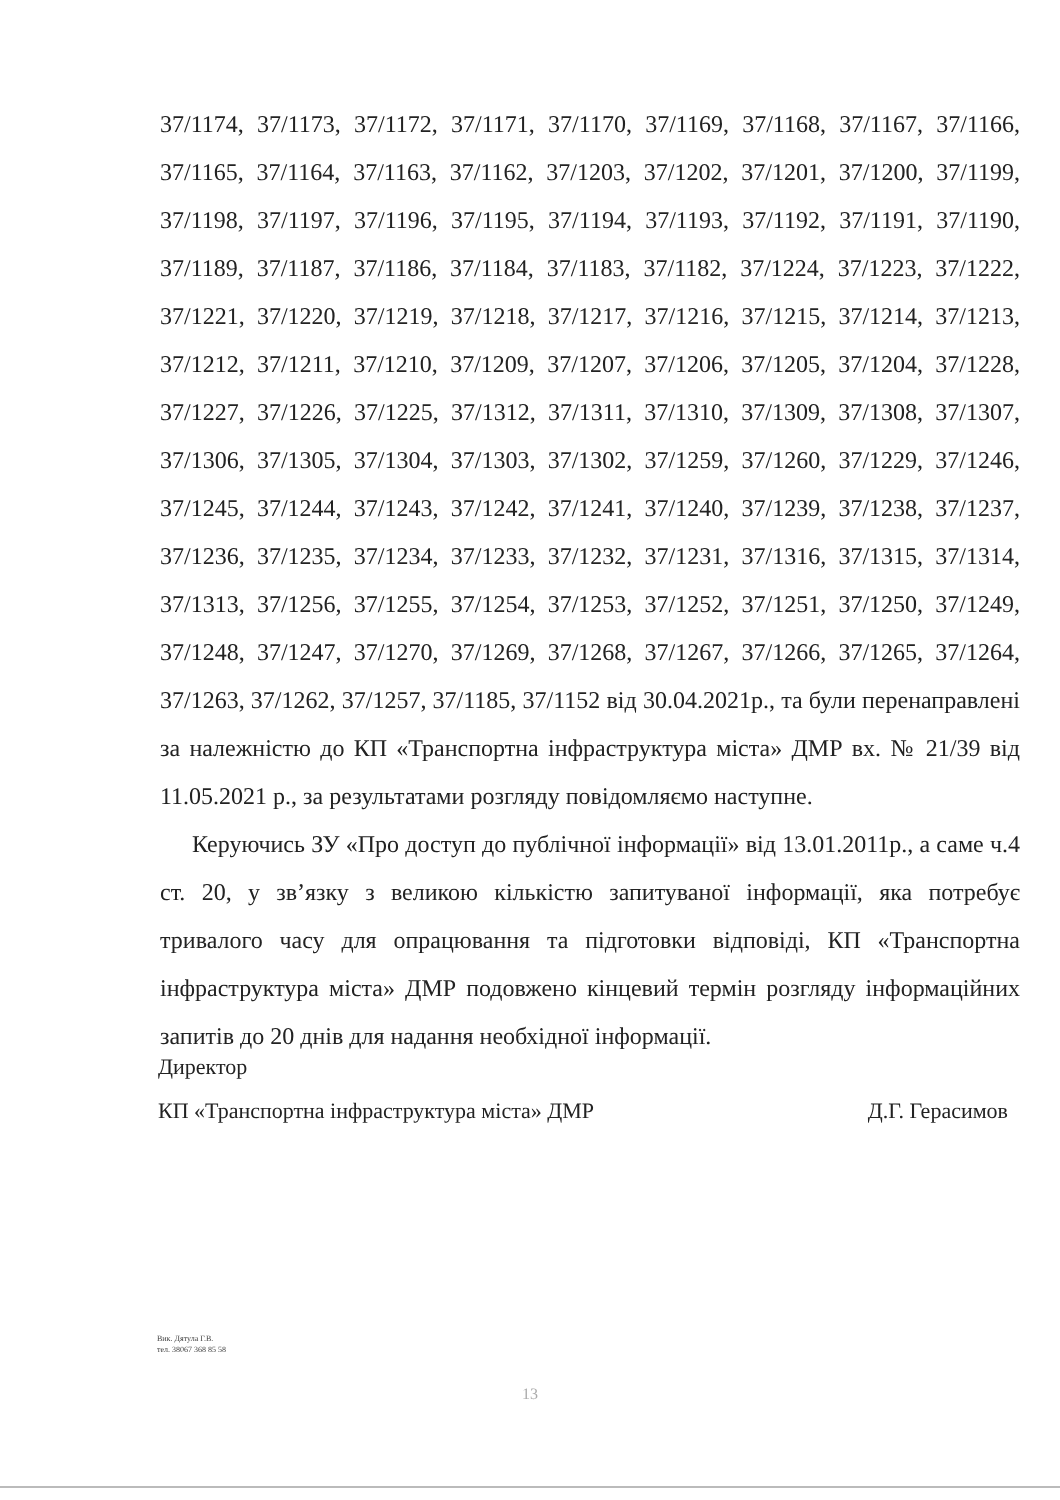37/1174, 37/1173, 37/1172, 37/1171, 37/1170, 37/1169, 37/1168, 37/1167, 37/1166, 37/1165, 37/1164, 37/1163, 37/1162, 37/1203, 37/1202, 37/1201, 37/1200, 37/1199, 37/1198, 37/1197, 37/1196, 37/1195, 37/1194, 37/1193, 37/1192, 37/1191, 37/1190, 37/1189, 37/1187, 37/1186, 37/1184, 37/1183, 37/1182, 37/1224, 37/1223, 37/1222, 37/1221, 37/1220, 37/1219, 37/1218, 37/1217, 37/1216, 37/1215, 37/1214, 37/1213, 37/1212, 37/1211, 37/1210, 37/1209, 37/1207, 37/1206, 37/1205, 37/1204, 37/1228, 37/1227, 37/1226, 37/1225, 37/1312, 37/1311, 37/1310, 37/1309, 37/1308, 37/1307, 37/1306, 37/1305, 37/1304, 37/1303, 37/1302, 37/1259, 37/1260, 37/1229, 37/1246, 37/1245, 37/1244, 37/1243, 37/1242, 37/1241, 37/1240, 37/1239, 37/1238, 37/1237, 37/1236, 37/1235, 37/1234, 37/1233, 37/1232, 37/1231, 37/1316, 37/1315, 37/1314, 37/1313, 37/1256, 37/1255, 37/1254, 37/1253, 37/1252, 37/1251, 37/1250, 37/1249, 37/1248, 37/1247, 37/1270, 37/1269, 37/1268, 37/1267, 37/1266, 37/1265, 37/1264, 37/1263, 37/1262, 37/1257, 37/1185, 37/1152 від 30.04.2021р., та були перенаправлені за належністю до КП «Транспортна інфраструктура міста» ДМР вх. № 21/39 від 11.05.2021 р., за результатами розгляду повідомляємо наступне.
Керуючись ЗУ «Про доступ до публічної інформації» від 13.01.2011р., а саме ч.4 ст. 20, у зв’язку з великою кількістю запитуваної інформації, яка потребує тривалого часу для опрацювання та підготовки відповіді, КП «Транспортна інфраструктура міста» ДМР подовжено кінцевий термін розгляду інформаційних запитів до 20 днів для надання необхідної інформації.
Директор
КП «Транспортна інфраструктура міста» ДМР Д.Г. Герасимов
Вик. Дятула Г.В.
тел. 38067 368 85 58
13